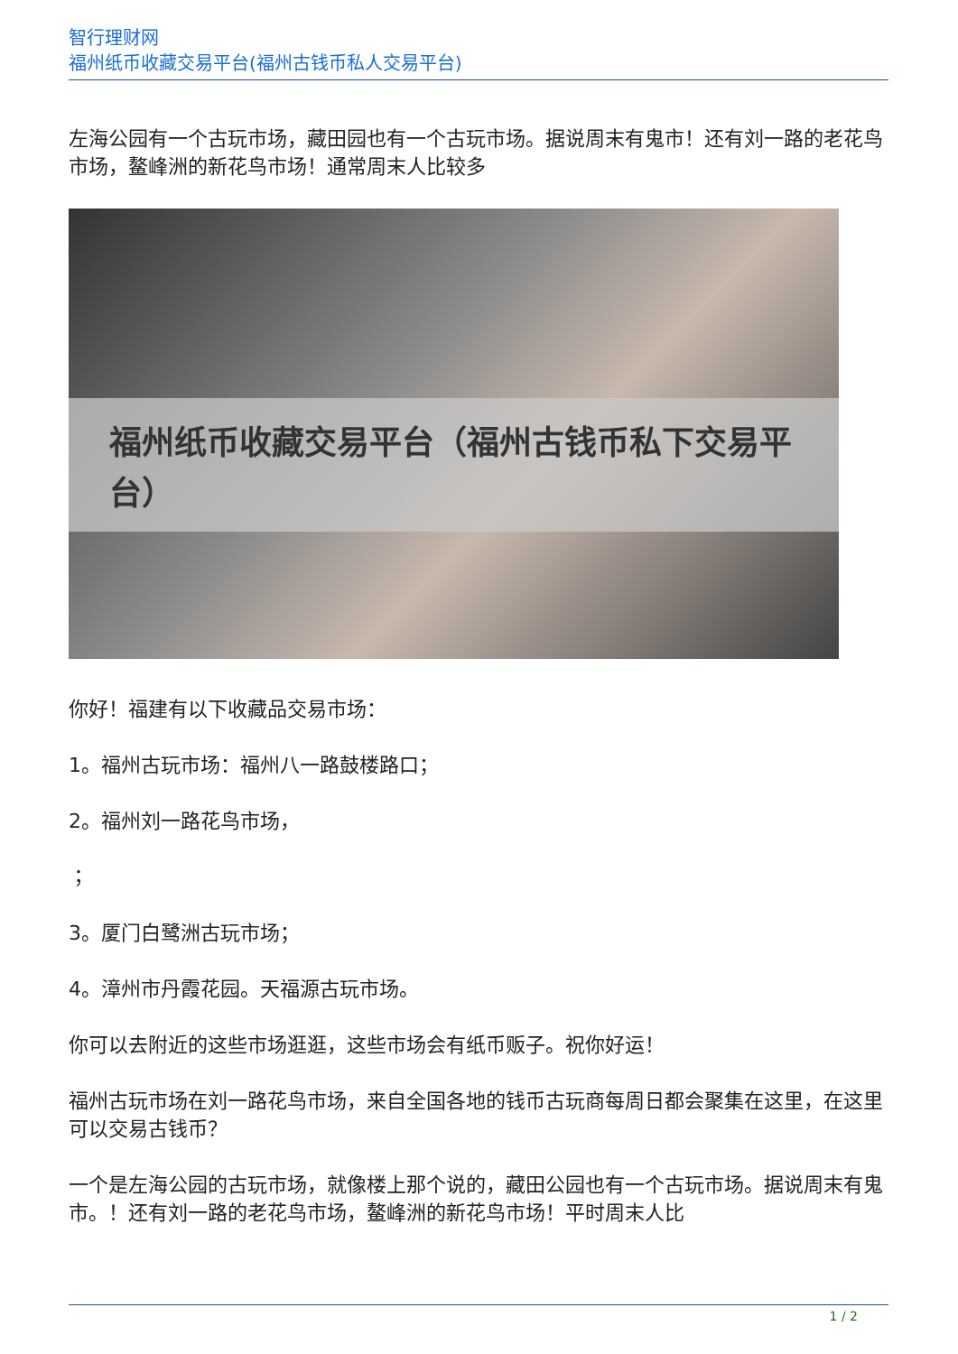智行理财网
福州纸币收藏交易平台(福州古钱币私人交易平台)
左海公园有一个古玩市场，藏田园也有一个古玩市场。据说周末有鬼市！还有刘一路的老花鸟市场，鳌峰洲的新花鸟市场！通常周末人比较多
福州纸币收藏交易平台（福州古钱币私下交易平台）
你好！福建有以下收藏品交易市场：
1。福州古玩市场：福州八一路鼓楼路口；
2。福州刘一路花鸟市场，
；
3。厦门白鹭洲古玩市场；
4。漳州市丹霞花园。天福源古玩市场。
你可以去附近的这些市场逛逛，这些市场会有纸币贩子。祝你好运！
福州古玩市场在刘一路花鸟市场，来自全国各地的钱币古玩商每周日都会聚集在这里，在这里可以交易古钱币？
一个是左海公园的古玩市场，就像楼上那个说的，藏田公园也有一个古玩市场。据说周末有鬼市。！还有刘一路的老花鸟市场，鳌峰洲的新花鸟市场！平时周末人比
1 / 2